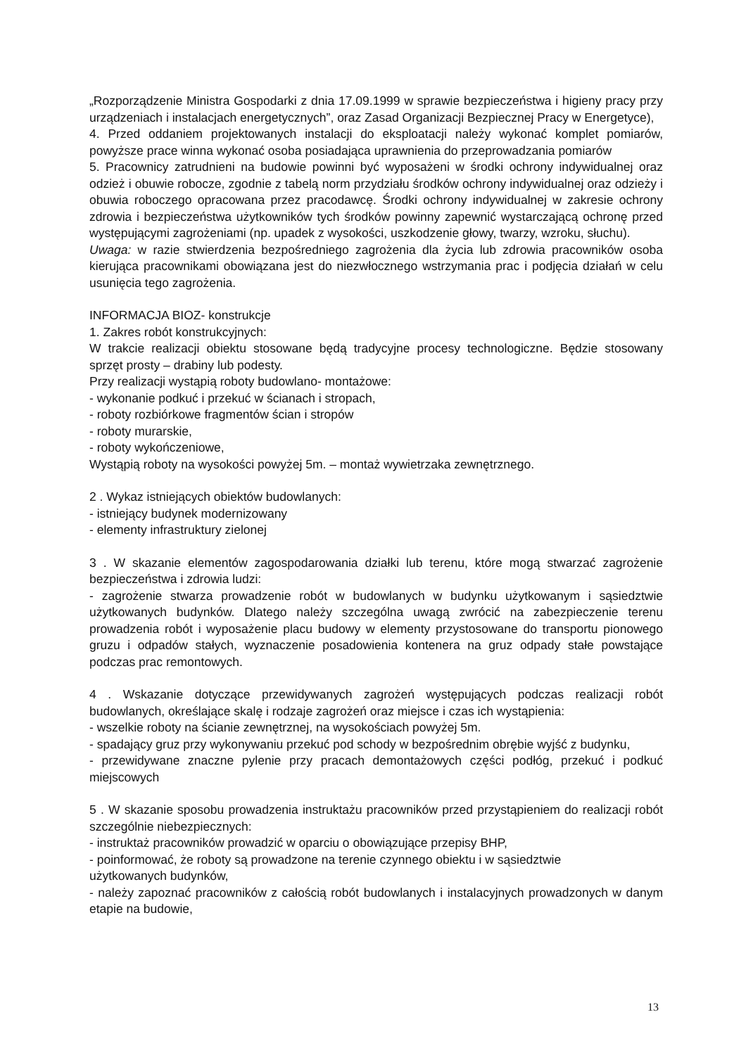„Rozporządzenie Ministra Gospodarki z dnia 17.09.1999 w sprawie bezpieczeństwa i higieny pracy przy urządzeniach i instalacjach energetycznych”, oraz Zasad Organizacji Bezpiecznej Pracy w Energetyce),
4. Przed oddaniem projektowanych instalacji do eksploatacji należy wykonać komplet pomiarów, powyższe prace winna wykonać osoba posiadająca uprawnienia do przeprowadzania pomiarów
5. Pracownicy zatrudnieni na budowie powinni być wyposażeni w środki ochrony indywidualnej oraz odzież i obuwie robocze, zgodnie z tabelą norm przydziału środków ochrony indywidualnej oraz odzieży i obuwia roboczego opracowana przez pracodawcę. Środki ochrony indywidualnej w zakresie ochrony zdrowia i bezpieczeństwa użytkowników tych środków powinny zapewnić wystarczającą ochronę przed występującymi zagrożeniami (np. upadek z wysokości, uszkodzenie głowy, twarzy, wzroku, słuchu).
Uwaga: w razie stwierdzenia bezpośredniego zagrożenia dla życia lub zdrowia pracowników osoba kierująca pracownikami obowiązana jest do niezwłocznego wstrzymania prac i podjęcia działań w celu usunięcia tego zagrożenia.
INFORMACJA BIOZ- konstrukcje
1. Zakres robót konstrukcyjnych:
W trakcie realizacji obiektu stosowane będą tradycyjne procesy technologiczne. Będzie stosowany sprzęt prosty – drabiny lub podesty.
Przy realizacji wystąpią roboty budowlano- montażowe:
- wykonanie podkuć i przekuć w ścianach i stropach,
- roboty rozbiórkowe fragmentów ścian i stropów
- roboty murarskie,
- roboty wykończeniowe,
Wystąpią roboty na wysokości powyżej 5m. – montaż wywietrzaka zewnętrznego.
2 . Wykaz istniejących obiektów budowlanych:
- istniejący budynek modernizowany
- elementy infrastruktury zielonej
3 . W skazanie elementów zagospodarowania działki lub terenu, które mogą stwarzać zagrożenie bezpieczeństwa i zdrowia ludzi:
- zagrożenie stwarza prowadzenie robót w budowlanych w budynku użytkowanym i sąsiedztwie użytkowanych budynków. Dlatego należy szczególna uwagą zwrócić na zabezpieczenie terenu prowadzenia robót i wyposażenie placu budowy w elementy przystosowane do transportu pionowego gruzu i odpadów stałych, wyznaczenie posadowienia kontenera na gruz odpady stałe powstające podczas prac remontowych.
4 . Wskazanie dotyczące przewidywanych zagrożeń występujących podczas realizacji robót budowlanych, określające skalę i rodzaje zagrożeń oraz miejsce i czas ich wystąpienia:
- wszelkie roboty na ścianie zewnętrznej, na wysokościach powyżej 5m.
- spadający gruz przy wykonywaniu przekuć pod schody w bezpośrednim obrębie wyjść z budynku,
- przewidywane znaczne pylenie przy pracach demontażowych części podłóg, przekuć i podkuć miejscowych
5 . W skazanie sposobu prowadzenia instruktażu pracowników przed przystąpieniem do realizacji robót szczególnie niebezpiecznych:
- instruktaż pracowników prowadzić w oparciu o obowiązujące przepisy BHP,
- poinformować, że roboty są prowadzone na terenie czynnego obiektu i w sąsiedztwie
użytkowanych budynków,
- należy zapoznać pracowników z całością robót budowlanych i instalacyjnych prowadzonych w danym etapie na budowie,
13